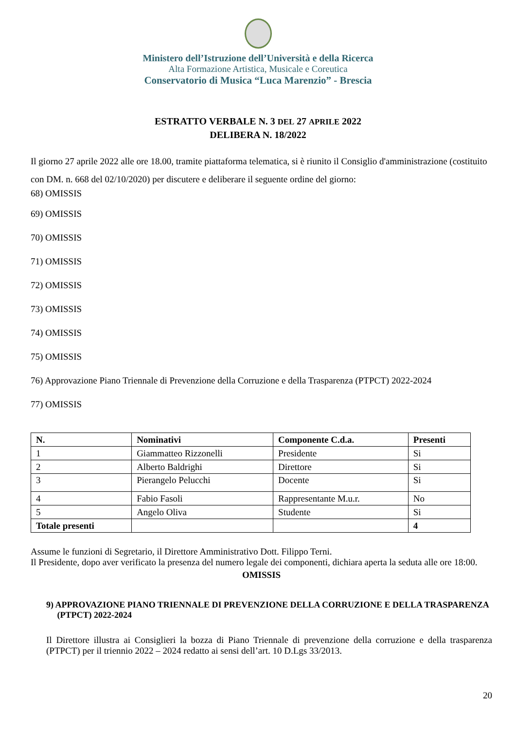Ministero dell’Istruzione dell’Università e della Ricerca
Alta Formazione Artistica, Musicale e Coreutica
Conservatorio di Musica “Luca Marenzio” - Brescia
ESTRATTO VERBALE N. 3 DEL 27 APRILE 2022
DELIBERA N. 18/2022
Il giorno 27 aprile 2022 alle ore 18.00, tramite piattaforma telematica, si è riunito il Consiglio d'amministrazione (costituito con DM. n. 668 del 02/10/2020) per discutere e deliberare il seguente ordine del giorno:
68) OMISSIS
69) OMISSIS
70) OMISSIS
71) OMISSIS
72) OMISSIS
73) OMISSIS
74) OMISSIS
75) OMISSIS
76) Approvazione Piano Triennale di Prevenzione della Corruzione e della Trasparenza (PTPCT) 2022-2024
77) OMISSIS
| N. | Nominativi | Componente C.d.a. | Presenti |
| --- | --- | --- | --- |
| 1 | Giammatteo Rizzonelli | Presidente | Si |
| 2 | Alberto Baldrighi | Direttore | Si |
| 3 | Pierangelo Pelucchi | Docente | Si |
| 4 | Fabio Fasoli | Rappresentante M.u.r. | No |
| 5 | Angelo Oliva | Studente | Si |
| Totale presenti | | | 4 |
Assume le funzioni di Segretario, il Direttore Amministrativo Dott. Filippo Terni.
Il Presidente, dopo aver verificato la presenza del numero legale dei componenti, dichiara aperta la seduta alle ore 18:00.
OMISSIS
9) APPROVAZIONE PIANO TRIENNALE DI PREVENZIONE DELLA CORRUZIONE E DELLA TRASPARENZA
(PTPCT) 2022-2024
Il Direttore illustra ai Consiglieri la bozza di Piano Triennale di prevenzione della corruzione e della trasparenza (PTPCT) per il triennio 2022 – 2024 redatto ai sensi dell’art. 10 D.Lgs 33/2013.
20